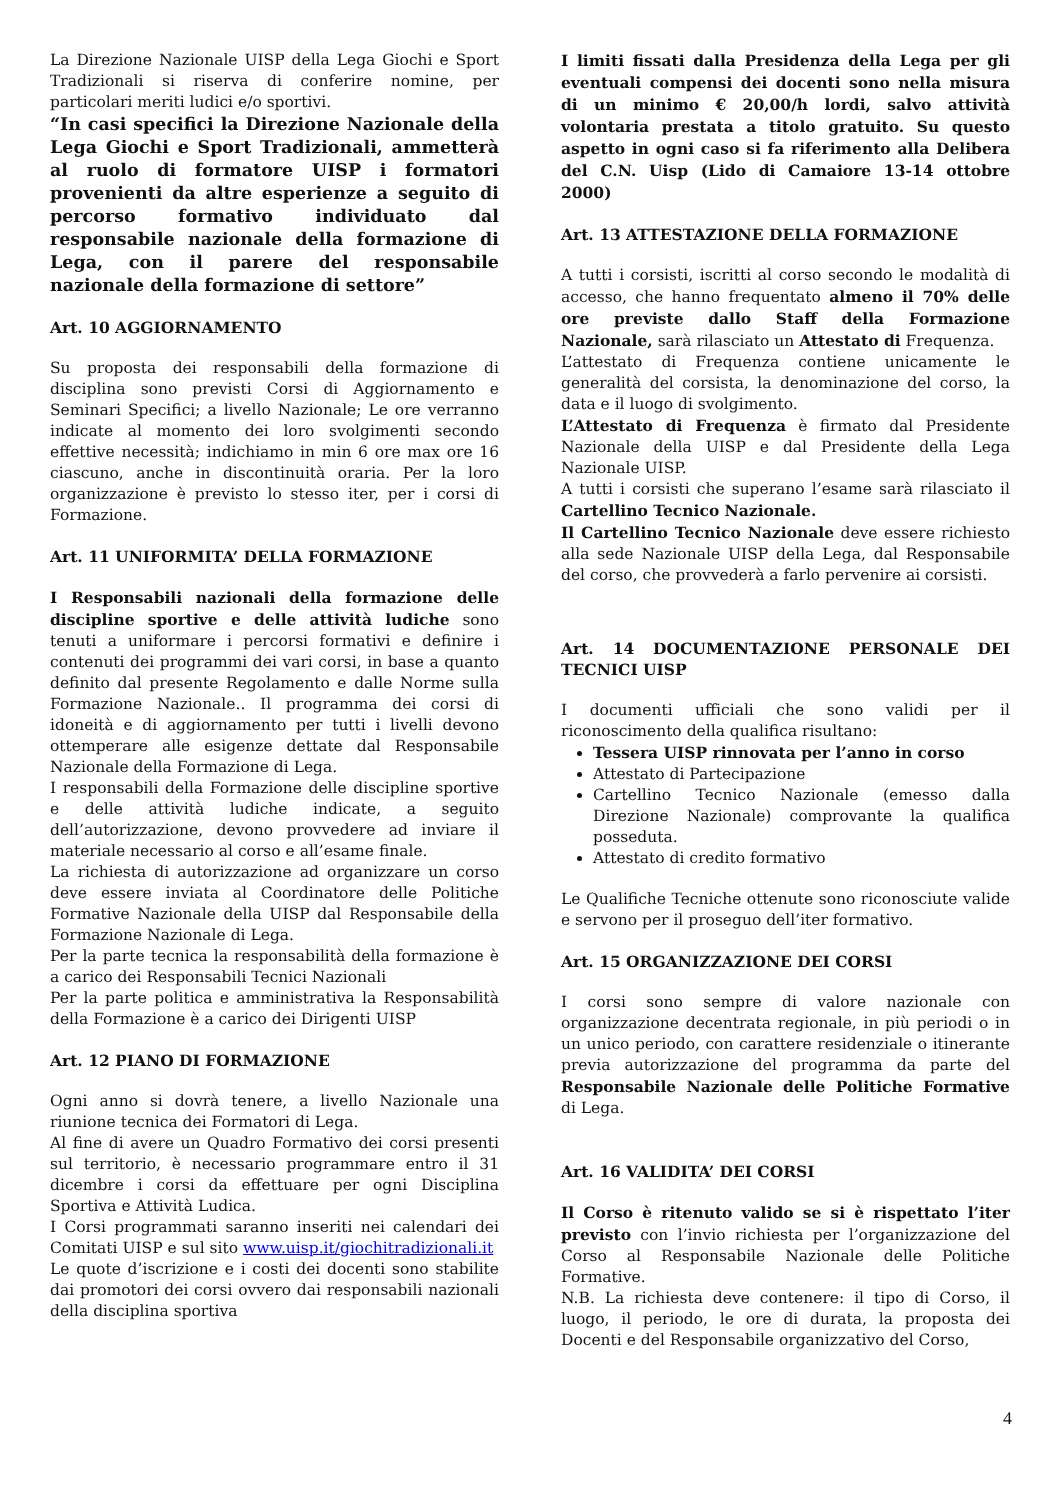La Direzione Nazionale UISP della Lega Giochi e Sport Tradizionali si riserva di conferire nomine, per particolari meriti ludici e/o sportivi.
“In casi specifici la Direzione Nazionale della Lega Giochi e Sport Tradizionali, ammetterà al ruolo di formatore UISP i formatori provenienti da altre esperienze a seguito di percorso formativo individuato dal responsabile nazionale della formazione di Lega, con il parere del responsabile nazionale della formazione di settore”
Art. 10 AGGIORNAMENTO
Su proposta dei responsabili della formazione di disciplina sono previsti Corsi di Aggiornamento e Seminari Specifici; a livello Nazionale; Le ore verranno indicate al momento dei loro svolgimenti secondo effettive necessità; indichiamo in min 6 ore max ore 16 ciascuno, anche in discontinuità oraria. Per la loro organizzazione è previsto lo stesso iter, per i corsi di Formazione.
Art. 11 UNIFORMITA’ DELLA FORMAZIONE
I Responsabili nazionali della formazione delle discipline sportive e delle attività ludiche sono tenuti a uniformare i percorsi formativi e definire i contenuti dei programmi dei vari corsi, in base a quanto definito dal presente Regolamento e dalle Norme sulla Formazione Nazionale.. Il programma dei corsi di idoneità e di aggiornamento per tutti i livelli devono ottemperare alle esigenze dettate dal Responsabile Nazionale della Formazione di Lega.
I responsabili della Formazione delle discipline sportive e delle attività ludiche indicate, a seguito dell’autorizzazione, devono provvedere ad inviare il materiale necessario al corso e all’esame finale.
La richiesta di autorizzazione ad organizzare un corso deve essere inviata al Coordinatore delle Politiche Formative Nazionale della UISP dal Responsabile della Formazione Nazionale di Lega.
Per la parte tecnica la responsabilità della formazione è a carico dei Responsabili Tecnici Nazionali
Per la parte politica e amministrativa la Responsabilità della Formazione è a carico dei Dirigenti UISP
Art. 12 PIANO DI FORMAZIONE
Ogni anno si dovrà tenere, a livello Nazionale una riunione tecnica dei Formatori di Lega.
Al fine di avere un Quadro Formativo dei corsi presenti sul territorio, è necessario programmare entro il 31 dicembre i corsi da effettuare per ogni Disciplina Sportiva e Attività Ludica.
I Corsi programmati saranno inseriti nei calendari dei Comitati UISP e sul sito www.uisp.it/giochitradizionali.it
Le quote d’iscrizione e i costi dei docenti sono stabilite dai promotori dei corsi ovvero dai responsabili nazionali della disciplina sportiva
I limiti fissati dalla Presidenza della Lega per gli eventuali compensi dei docenti sono nella misura di un minimo € 20,00/h lordi, salvo attività volontaria prestata a titolo gratuito. Su questo aspetto in ogni caso si fa riferimento alla Delibera del C.N. Uisp (Lido di Camaiore 13-14 ottobre 2000)
Art. 13 ATTESTAZIONE DELLA FORMAZIONE
A tutti i corsisti, iscritti al corso secondo le modalità di accesso, che hanno frequentato almeno il 70% delle ore previste dallo Staff della Formazione Nazionale, sarà rilasciato un Attestato di Frequenza.
L’attestato di Frequenza contiene unicamente le generalità del corsista, la denominazione del corso, la data e il luogo di svolgimento.
L’Attestato di Frequenza è firmato dal Presidente Nazionale della UISP e dal Presidente della Lega Nazionale UISP.
A tutti i corsisti che superano l’esame sarà rilasciato il Cartellino Tecnico Nazionale.
Il Cartellino Tecnico Nazionale deve essere richiesto alla sede Nazionale UISP della Lega, dal Responsabile del corso, che provvederà a farlo pervenire ai corsisti.
Art. 14 DOCUMENTAZIONE PERSONALE DEI TECNICI UISP
I documenti ufficiali che sono validi per il riconoscimento della qualifica risultano:
Tessera UISP rinnovata per l’anno in corso
Attestato di Partecipazione
Cartellino Tecnico Nazionale (emesso dalla Direzione Nazionale) comprovante la qualifica posseduta.
Attestato di credito formativo
Le Qualifiche Tecniche ottenute sono riconosciute valide e servono per il proseguo dell’iter formativo.
Art. 15 ORGANIZZAZIONE DEI CORSI
I corsi sono sempre di valore nazionale con organizzazione decentrata regionale, in più periodi o in un unico periodo, con carattere residenziale o itinerante previa autorizzazione del programma da parte del Responsabile Nazionale delle Politiche Formative di Lega.
Art. 16 VALIDITA’ DEI CORSI
Il Corso è ritenuto valido se si è rispettato l’iter previsto con l’invio richiesta per l’organizzazione del Corso al Responsabile Nazionale delle Politiche Formative.
N.B. La richiesta deve contenere: il tipo di Corso, il luogo, il periodo, le ore di durata, la proposta dei Docenti e del Responsabile organizzativo del Corso,
4